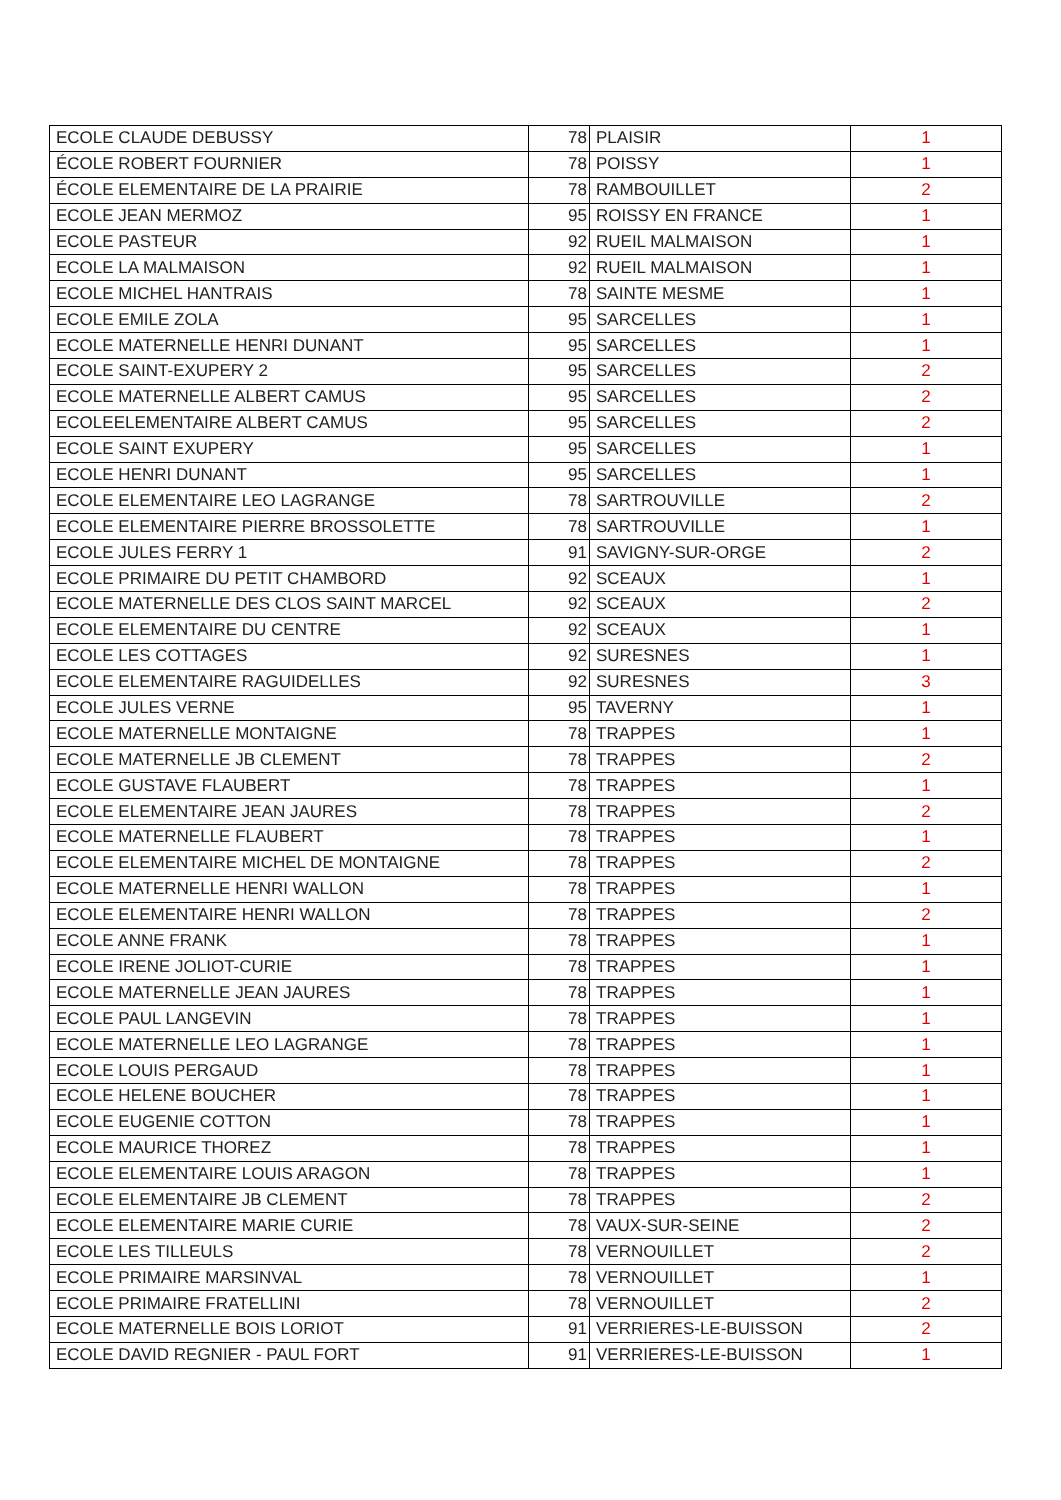| ECOLE CLAUDE DEBUSSY | 78 | PLAISIR | 1 |
| ÉCOLE ROBERT FOURNIER | 78 | POISSY | 1 |
| ÉCOLE ELEMENTAIRE DE LA PRAIRIE | 78 | RAMBOUILLET | 2 |
| ECOLE JEAN MERMOZ | 95 | ROISSY EN FRANCE | 1 |
| ECOLE PASTEUR | 92 | RUEIL MALMAISON | 1 |
| ECOLE LA MALMAISON | 92 | RUEIL MALMAISON | 1 |
| ECOLE MICHEL HANTRAIS | 78 | SAINTE MESME | 1 |
| ECOLE EMILE ZOLA | 95 | SARCELLES | 1 |
| ECOLE MATERNELLE HENRI DUNANT | 95 | SARCELLES | 1 |
| ECOLE SAINT-EXUPERY 2 | 95 | SARCELLES | 2 |
| ECOLE MATERNELLE ALBERT CAMUS | 95 | SARCELLES | 2 |
| ECOLEELEMENTAIRE ALBERT CAMUS | 95 | SARCELLES | 2 |
| ECOLE SAINT EXUPERY | 95 | SARCELLES | 1 |
| ECOLE HENRI DUNANT | 95 | SARCELLES | 1 |
| ECOLE ELEMENTAIRE LEO LAGRANGE | 78 | SARTROUVILLE | 2 |
| ECOLE ELEMENTAIRE PIERRE BROSSOLETTE | 78 | SARTROUVILLE | 1 |
| ECOLE JULES FERRY 1 | 91 | SAVIGNY-SUR-ORGE | 2 |
| ECOLE PRIMAIRE DU PETIT CHAMBORD | 92 | SCEAUX | 1 |
| ECOLE MATERNELLE DES CLOS SAINT MARCEL | 92 | SCEAUX | 2 |
| ECOLE ELEMENTAIRE DU CENTRE | 92 | SCEAUX | 1 |
| ECOLE LES COTTAGES | 92 | SURESNES | 1 |
| ECOLE ELEMENTAIRE RAGUIDELLES | 92 | SURESNES | 3 |
| ECOLE JULES VERNE | 95 | TAVERNY | 1 |
| ECOLE MATERNELLE MONTAIGNE | 78 | TRAPPES | 1 |
| ECOLE MATERNELLE JB CLEMENT | 78 | TRAPPES | 2 |
| ECOLE GUSTAVE FLAUBERT | 78 | TRAPPES | 1 |
| ECOLE ELEMENTAIRE JEAN JAURES | 78 | TRAPPES | 2 |
| ECOLE MATERNELLE FLAUBERT | 78 | TRAPPES | 1 |
| ECOLE ELEMENTAIRE MICHEL DE MONTAIGNE | 78 | TRAPPES | 2 |
| ECOLE MATERNELLE HENRI WALLON | 78 | TRAPPES | 1 |
| ECOLE ELEMENTAIRE HENRI WALLON | 78 | TRAPPES | 2 |
| ECOLE ANNE FRANK | 78 | TRAPPES | 1 |
| ECOLE IRENE JOLIOT-CURIE | 78 | TRAPPES | 1 |
| ECOLE MATERNELLE JEAN JAURES | 78 | TRAPPES | 1 |
| ECOLE PAUL LANGEVIN | 78 | TRAPPES | 1 |
| ECOLE MATERNELLE LEO LAGRANGE | 78 | TRAPPES | 1 |
| ECOLE LOUIS PERGAUD | 78 | TRAPPES | 1 |
| ECOLE HELENE BOUCHER | 78 | TRAPPES | 1 |
| ECOLE EUGENIE COTTON | 78 | TRAPPES | 1 |
| ECOLE MAURICE THOREZ | 78 | TRAPPES | 1 |
| ECOLE ELEMENTAIRE LOUIS ARAGON | 78 | TRAPPES | 1 |
| ECOLE ELEMENTAIRE JB CLEMENT | 78 | TRAPPES | 2 |
| ECOLE ELEMENTAIRE MARIE CURIE | 78 | VAUX-SUR-SEINE | 2 |
| ECOLE LES TILLEULS | 78 | VERNOUILLET | 2 |
| ECOLE PRIMAIRE MARSINVAL | 78 | VERNOUILLET | 1 |
| ECOLE PRIMAIRE FRATELLINI | 78 | VERNOUILLET | 2 |
| ECOLE MATERNELLE BOIS LORIOT | 91 | VERRIERES-LE-BUISSON | 2 |
| ECOLE DAVID REGNIER - PAUL FORT | 91 | VERRIERES-LE-BUISSON | 1 |